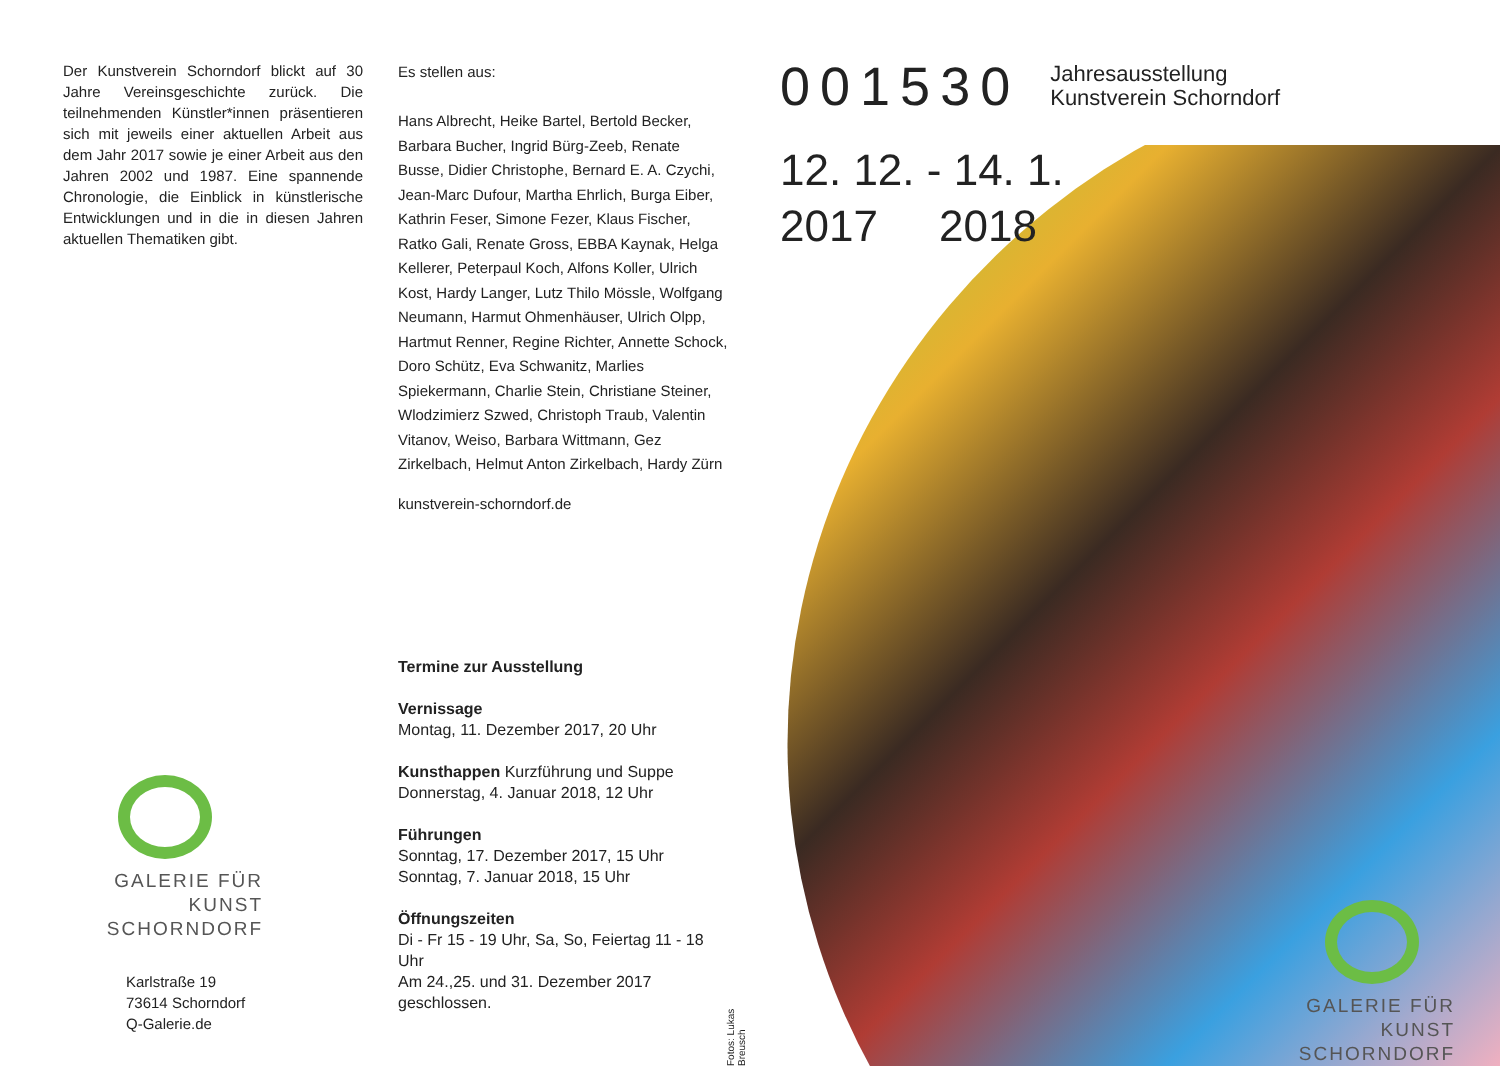Der Kunstverein Schorndorf blickt auf 30 Jahre Vereinsgeschichte zurück. Die teilnehmenden Künstler*innen präsentieren sich mit jeweils einer aktuellen Arbeit aus dem Jahr 2017 sowie je einer Arbeit aus den Jahren 2002 und 1987. Eine spannende Chronologie, die Einblick in künstlerische Entwicklungen und in die in diesen Jahren aktuellen Thematiken gibt.
GALERIE FÜR KUNST
SCHORNDORF
Karlstraße 19
73614 Schorndorf
Q-Galerie.de
Es stellen aus:
Hans Albrecht, Heike Bartel, Bertold Becker, Barbara Bucher, Ingrid Bürg-Zeeb, Renate Busse, Didier Christophe, Bernard E. A. Czychi, Jean-Marc Dufour, Martha Ehrlich, Burga Eiber, Kathrin Feser, Simone Fezer, Klaus Fischer, Ratko Gali, Renate Gross, EBBA Kaynak, Helga Kellerer, Peterpaul Koch, Alfons Koller, Ulrich Kost, Hardy Langer, Lutz Thilo Mössle, Wolfgang Neumann, Harmut Ohmenhäuser, Ulrich Olpp, Hartmut Renner, Regine Richter, Annette Schock, Doro Schütz, Eva Schwanitz, Marlies Spiekermann, Charlie Stein, Christiane Steiner, Wlodzimierz Szwed, Christoph Traub, Valentin Vitanov, Weiso, Barbara Wittmann, Gez Zirkelbach, Helmut Anton Zirkelbach, Hardy Zürn
kunstverein-schorndorf.de
Termine zur Ausstellung
Vernissage
Montag, 11. Dezember 2017, 20 Uhr
Kunsthappen Kurzführung und Suppe
Donnerstag, 4. Januar 2018, 12 Uhr
Führungen
Sonntag, 17. Dezember 2017, 15 Uhr
Sonntag, 7. Januar 2018, 15 Uhr
Öffnungszeiten
Di - Fr 15 - 19 Uhr, Sa, So, Feiertag 11 - 18 Uhr
Am 24.,25. und 31. Dezember 2017 geschlossen.
Fotos: Lukas Breusch
001530 Jahresausstellung
Kunstverein Schorndorf
12. 12. - 14. 1.
2017 2018
GALERIE FÜR KUNST
SCHORNDORF